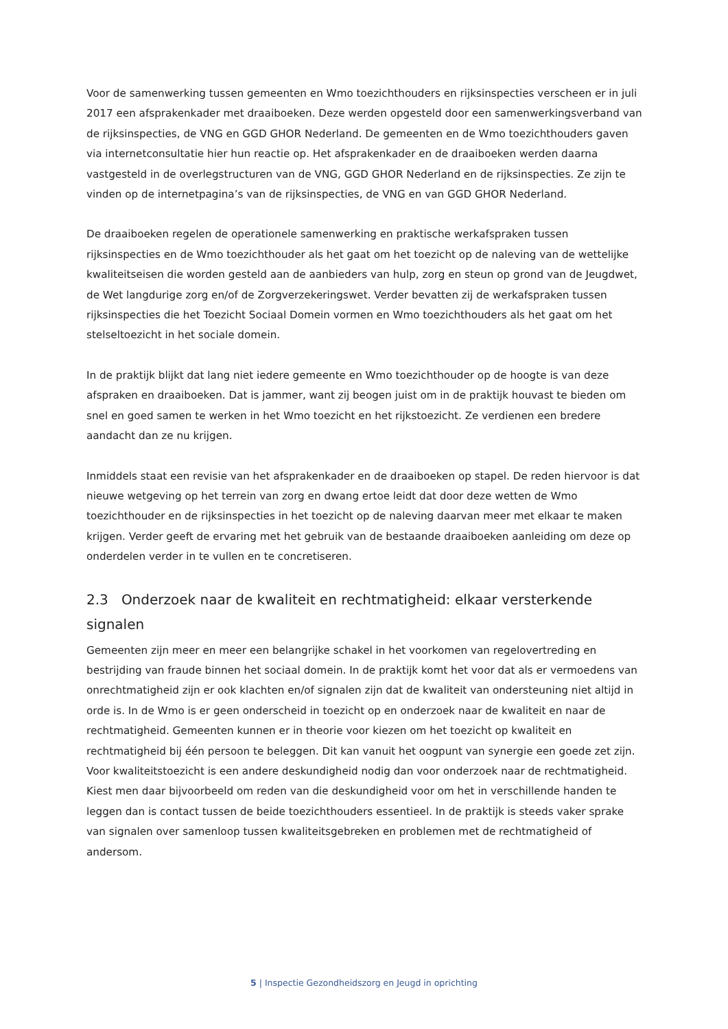Voor de samenwerking tussen gemeenten en Wmo toezichthouders en rijksinspecties verscheen er in juli 2017 een afsprakenkader met draaiboeken. Deze werden opgesteld door een samenwerkingsverband van de rijksinspecties, de VNG en GGD GHOR Nederland. De gemeenten en de Wmo toezichthouders gaven via internetconsultatie hier hun reactie op. Het afsprakenkader en de draaiboeken werden daarna vastgesteld in de overlegstructuren van de VNG, GGD GHOR Nederland en de rijksinspecties. Ze zijn te vinden op de internetpagina’s van de rijksinspecties, de VNG en van GGD GHOR Nederland.
De draaiboeken regelen de operationele samenwerking en praktische werkafspraken tussen rijksinspecties en de Wmo toezichthouder als het gaat om het toezicht op de naleving van de wettelijke kwaliteitseisen die worden gesteld aan de aanbieders van hulp, zorg en steun op grond van de Jeugdwet, de Wet langdurige zorg en/of de Zorgverzekeringswet. Verder bevatten zij de werkafspraken tussen rijksinspecties die het Toezicht Sociaal Domein vormen en Wmo toezichthouders als het gaat om het stelseltoezicht in het sociale domein.
In de praktijk blijkt dat lang niet iedere gemeente en Wmo toezichthouder op de hoogte is van deze afspraken en draaiboeken. Dat is jammer, want zij beogen juist om in de praktijk houvast te bieden om snel en goed samen te werken in het Wmo toezicht en het rijkstoezicht. Ze verdienen een bredere aandacht dan ze nu krijgen.
Inmiddels staat een revisie van het afsprakenkader en de draaiboeken op stapel. De reden hiervoor is dat nieuwe wetgeving op het terrein van zorg en dwang ertoe leidt dat door deze wetten de Wmo toezichthouder en de rijksinspecties in het toezicht op de naleving daarvan meer met elkaar te maken krijgen. Verder geeft de ervaring met het gebruik van de bestaande draaiboeken aanleiding om deze op onderdelen verder in te vullen en te concretiseren.
2.3 Onderzoek naar de kwaliteit en rechtmatigheid: elkaar versterkende signalen
Gemeenten zijn meer en meer een belangrijke schakel in het voorkomen van regelovertreding en bestrijding van fraude binnen het sociaal domein. In de praktijk komt het voor dat als er vermoedens van onrechtmatigheid zijn er ook klachten en/of signalen zijn dat de kwaliteit van ondersteuning niet altijd in orde is. In de Wmo is er geen onderscheid in toezicht op en onderzoek naar de kwaliteit en naar de rechtmatigheid. Gemeenten kunnen er in theorie voor kiezen om het toezicht op kwaliteit en rechtmatigheid bij één persoon te beleggen. Dit kan vanuit het oogpunt van synergie een goede zet zijn. Voor kwaliteitstoezicht is een andere deskundigheid nodig dan voor onderzoek naar de rechtmatigheid. Kiest men daar bijvoorbeeld om reden van die deskundigheid voor om het in verschillende handen te leggen dan is contact tussen de beide toezichthouders essentieel. In de praktijk is steeds vaker sprake van signalen over samenloop tussen kwaliteitsgebreken en problemen met de rechtmatigheid of andersom.
5 | Inspectie Gezondheidszorg en Jeugd in oprichting